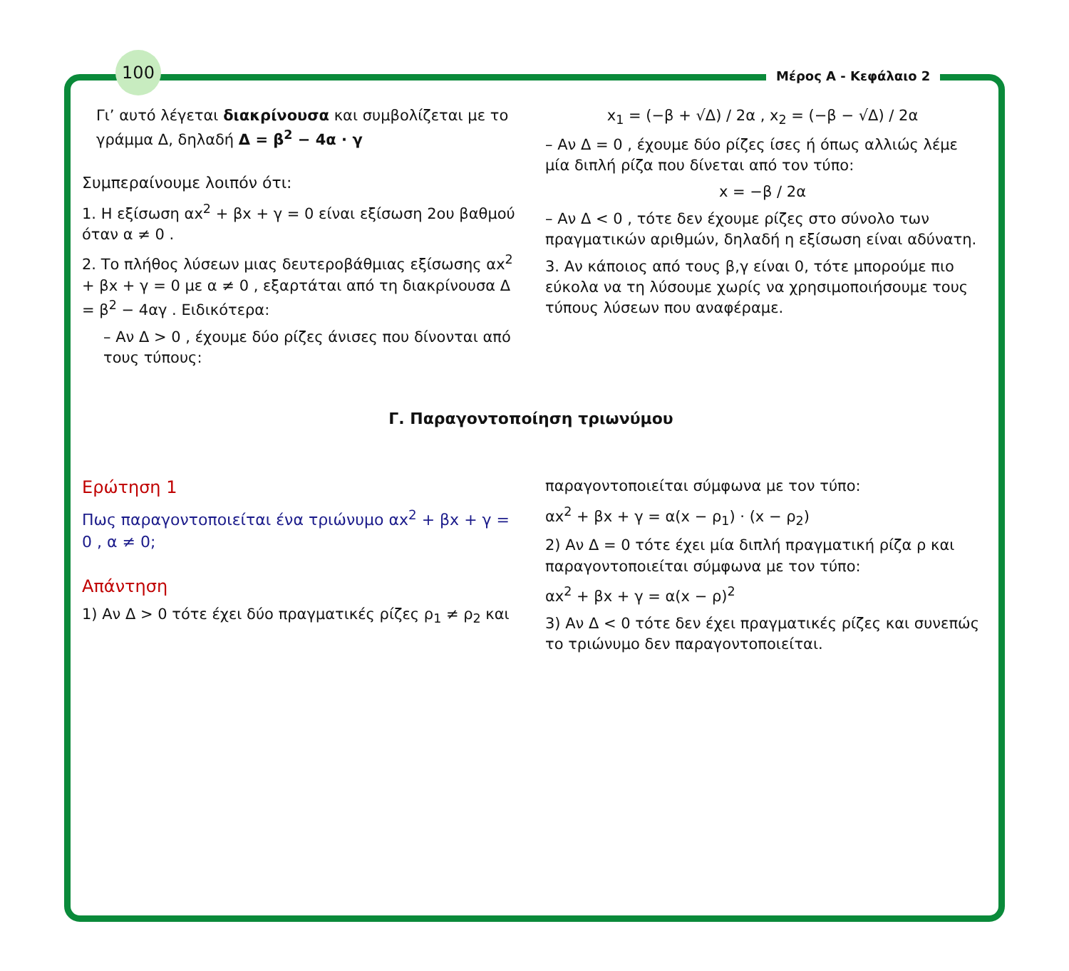100
Μέρος Α - Κεφάλαιο 2
Γι’ αυτό λέγεται διακρίνουσα και συμβολίζεται με το γράμμα Δ, δηλαδή Δ = β<sup>2</sup> − 4α · γ
Συμπεραίνουμε λοιπόν ότι:
1. Η εξίσωση αx<sup>2</sup> + βx + γ = 0 είναι εξίσωση 2ου βαθμού όταν α ≠ 0 .
2. Το πλήθος λύσεων μιας δευτεροβάθμιας εξίσωσης αx<sup>2</sup> + βx + γ = 0 με α ≠ 0 , εξαρτάται από τη διακρίνουσα Δ = β<sup>2</sup> − 4αγ . Ειδικότερα:
– Αν Δ > 0 , έχουμε δύο ρίζες άνισες που δίνονται από τους τύπους:
x<sub>1</sub> = (−β + √Δ) / 2α , x<sub>2</sub> = (−β − √Δ) / 2α
– Αν Δ = 0 , έχουμε δύο ρίζες ίσες ή όπως αλλιώς λέμε μία διπλή ρίζα που δίνεται από τον τύπο:
x = −β / 2α
– Αν Δ < 0 , τότε δεν έχουμε ρίζες στο σύνολο των πραγματικών αριθμών, δηλαδή η εξίσωση είναι αδύνατη.
3. Αν κάποιος από τους β,γ είναι 0, τότε μπορούμε πιο εύκολα να τη λύσουμε χωρίς να χρησιμοποιήσουμε τους τύπους λύσεων που αναφέραμε.
Γ. Παραγοντοποίηση τριωνύμου
Ερώτηση 1
Πως παραγοντοποιείται ένα τριώνυμο αx<sup>2</sup> + βx + γ = 0 , α ≠ 0;
Απάντηση
1) Αν Δ > 0 τότε έχει δύο πραγματικές ρίζες ρ<sub>1</sub> ≠ ρ<sub>2</sub> και
παραγοντοποιείται σύμφωνα με τον τύπο:
αx<sup>2</sup> + βx + γ = α(x − ρ<sub>1</sub>) · (x − ρ<sub>2</sub>)
2) Αν Δ = 0 τότε έχει μία διπλή πραγματική ρίζα ρ και παραγοντοποιείται σύμφωνα με τον τύπο:
αx<sup>2</sup> + βx + γ = α(x − ρ)<sup>2</sup>
3) Αν Δ < 0 τότε δεν έχει πραγματικές ρίζες και συνεπώς το τριώνυμο δεν παραγοντοποιείται.